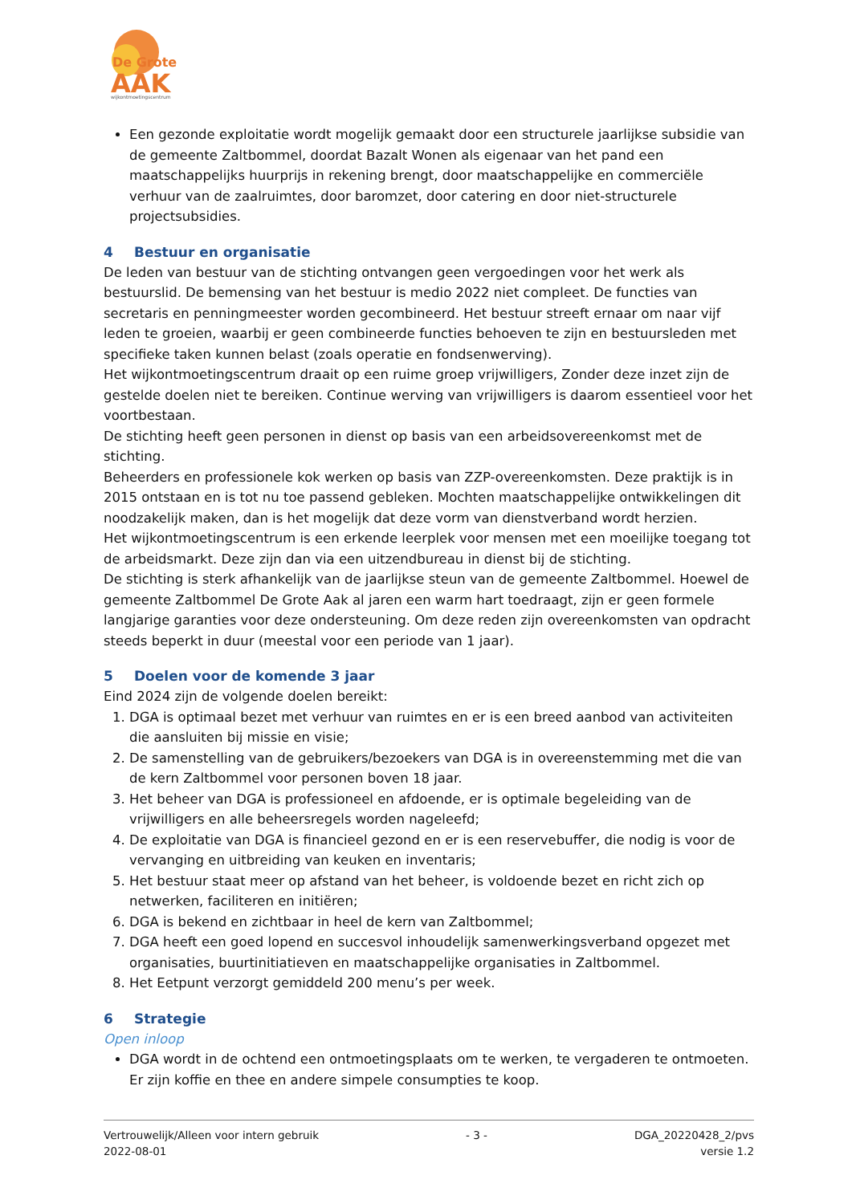De Grote
AAK
wijkontmoetingscentrum
Een gezonde exploitatie wordt mogelijk gemaakt door een structurele jaarlijkse subsidie van de gemeente Zaltbommel, doordat Bazalt Wonen als eigenaar van het pand een maatschappelijks huurprijs in rekening brengt, door maatschappelijke en commerciële verhuur van de zaalruimtes, door baromzet, door catering en door niet-structurele projectsubsidies.
4 Bestuur en organisatie
De leden van bestuur van de stichting ontvangen geen vergoedingen voor het werk als bestuurslid. De bemensing van het bestuur is medio 2022 niet compleet. De functies van secretaris en penningmeester worden gecombineerd. Het bestuur streeft ernaar om naar vijf leden te groeien, waarbij er geen combineerde functies behoeven te zijn en bestuursleden met specifieke taken kunnen belast (zoals operatie en fondsenwerving).
Het wijkontmoetingscentrum draait op een ruime groep vrijwilligers, Zonder deze inzet zijn de gestelde doelen niet te bereiken. Continue werving van vrijwilligers is daarom essentieel voor het voortbestaan.
De stichting heeft geen personen in dienst op basis van een arbeidsovereenkomst met de stichting.
Beheerders en professionele kok werken op basis van ZZP-overeenkomsten. Deze praktijk is in 2015 ontstaan en is tot nu toe passend gebleken. Mochten maatschappelijke ontwikkelingen dit noodzakelijk maken, dan is het mogelijk dat deze vorm van dienstverband wordt herzien.
Het wijkontmoetingscentrum is een erkende leerplek voor mensen met een moeilijke toegang tot de arbeidsmarkt. Deze zijn dan via een uitzendbureau in dienst bij de stichting.
De stichting is sterk afhankelijk van de jaarlijkse steun van de gemeente Zaltbommel. Hoewel de gemeente Zaltbommel De Grote Aak al jaren een warm hart toedraagt, zijn er geen formele langjarige garanties voor deze ondersteuning. Om deze reden zijn overeenkomsten van opdracht steeds beperkt in duur (meestal voor een periode van 1 jaar).
5 Doelen voor de komende 3 jaar
Eind 2024 zijn de volgende doelen bereikt:
1. DGA is optimaal bezet met verhuur van ruimtes en er is een breed aanbod van activiteiten die aansluiten bij missie en visie;
2. De samenstelling van de gebruikers/bezoekers van DGA is in overeenstemming met die van de kern Zaltbommel voor personen boven 18 jaar.
3. Het beheer van DGA is professioneel en afdoende, er is optimale begeleiding van de vrijwilligers en alle beheersregels worden nageleefd;
4. De exploitatie van DGA is financieel gezond en er is een reservebuffer, die nodig is voor de vervanging en uitbreiding van keuken en inventaris;
5. Het bestuur staat meer op afstand van het beheer, is voldoende bezet en richt zich op netwerken, faciliteren en initiëren;
6. DGA is bekend en zichtbaar in heel de kern van Zaltbommel;
7. DGA heeft een goed lopend en succesvol inhoudelijk samenwerkingsverband opgezet met organisaties, buurtinitiatieven en maatschappelijke organisaties in Zaltbommel.
8. Het Eetpunt verzorgt gemiddeld 200 menu’s per week.
6 Strategie
Open inloop
DGA wordt in de ochtend een ontmoetingsplaats om te werken, te vergaderen te ontmoeten. Er zijn koffie en thee en andere simpele consumpties te koop.
Vertrouwelijk/Alleen voor intern gebruik
2022-08-01
- 3 - DGA_20220428_2/pvs
versie 1.2